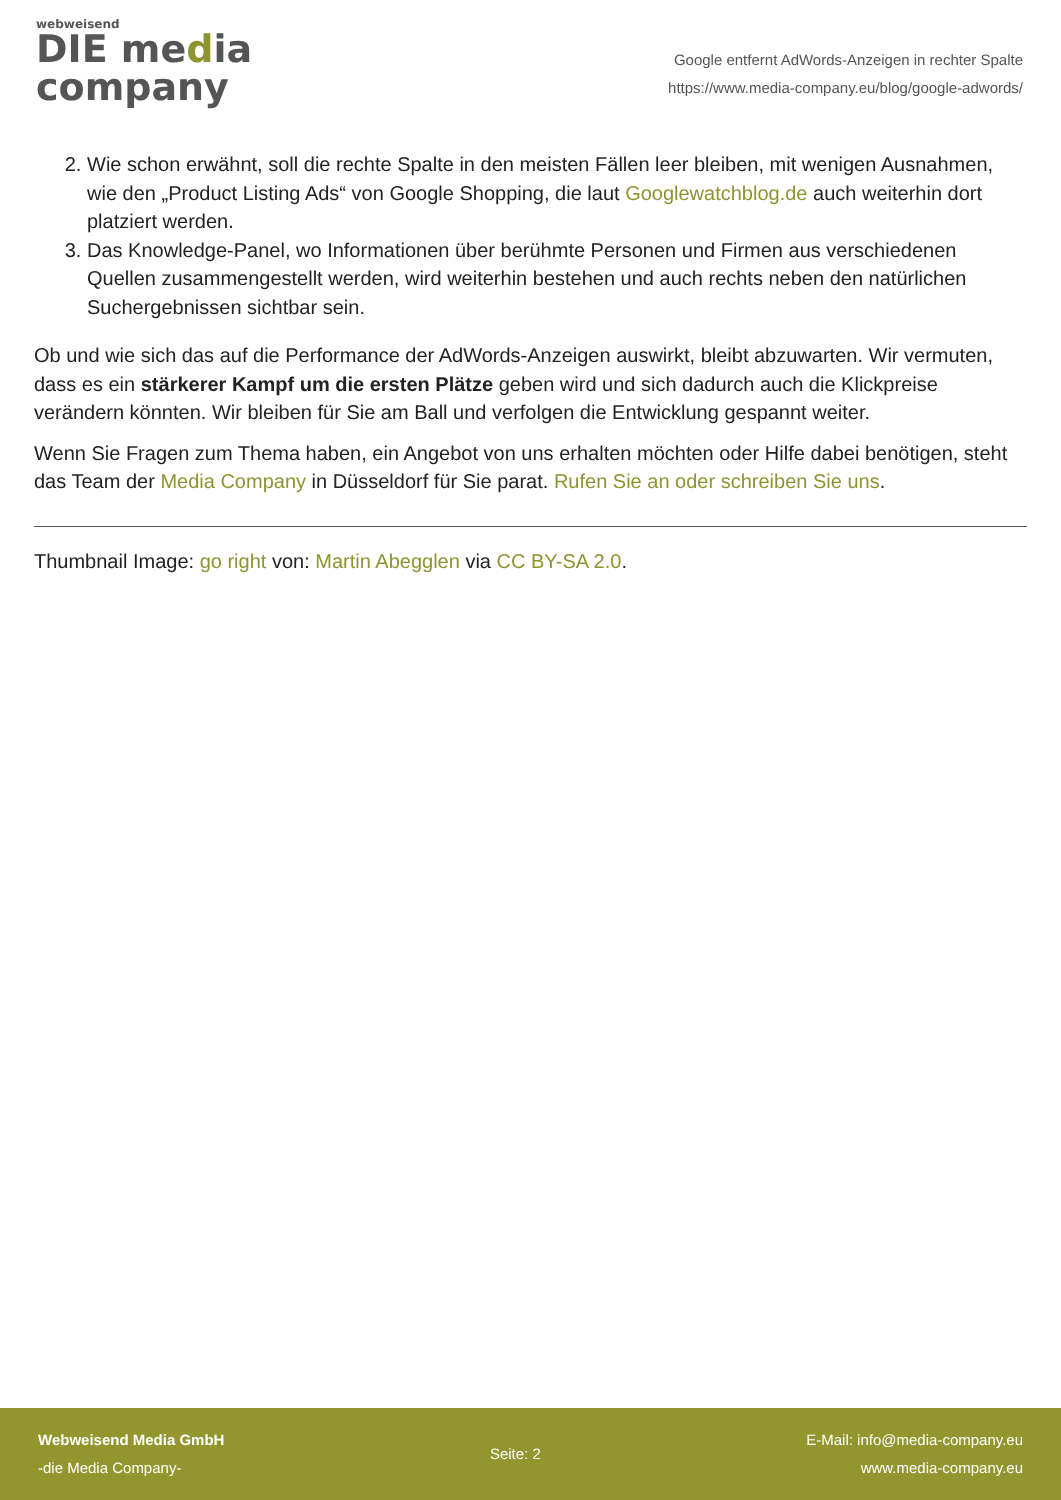webweisend
DIE media
company
Google entfernt AdWords-Anzeigen in rechter Spalte
https://www.media-company.eu/blog/google-adwords/
2. Wie schon erwähnt, soll die rechte Spalte in den meisten Fällen leer bleiben, mit wenigen Ausnahmen, wie den „Product Listing Ads“ von Google Shopping, die laut Googlewatchblog.de auch weiterhin dort platziert werden.
3. Das Knowledge-Panel, wo Informationen über berühmte Personen und Firmen aus verschiedenen Quellen zusammengestellt werden, wird weiterhin bestehen und auch rechts neben den natürlichen Suchergebnissen sichtbar sein.
Ob und wie sich das auf die Performance der AdWords-Anzeigen auswirkt, bleibt abzuwarten. Wir vermuten, dass es ein stärkerer Kampf um die ersten Plätze geben wird und sich dadurch auch die Klickpreise verändern könnten. Wir bleiben für Sie am Ball und verfolgen die Entwicklung gespannt weiter.
Wenn Sie Fragen zum Thema haben, ein Angebot von uns erhalten möchten oder Hilfe dabei benötigen, steht das Team der Media Company in Düsseldorf für Sie parat. Rufen Sie an oder schreiben Sie uns.
Thumbnail Image: go right von: Martin Abegglen via CC BY-SA 2.0.
Webweisend Media GmbH
-die Media Company-
Seite: 2
E-Mail: info@media-company.eu
www.media-company.eu